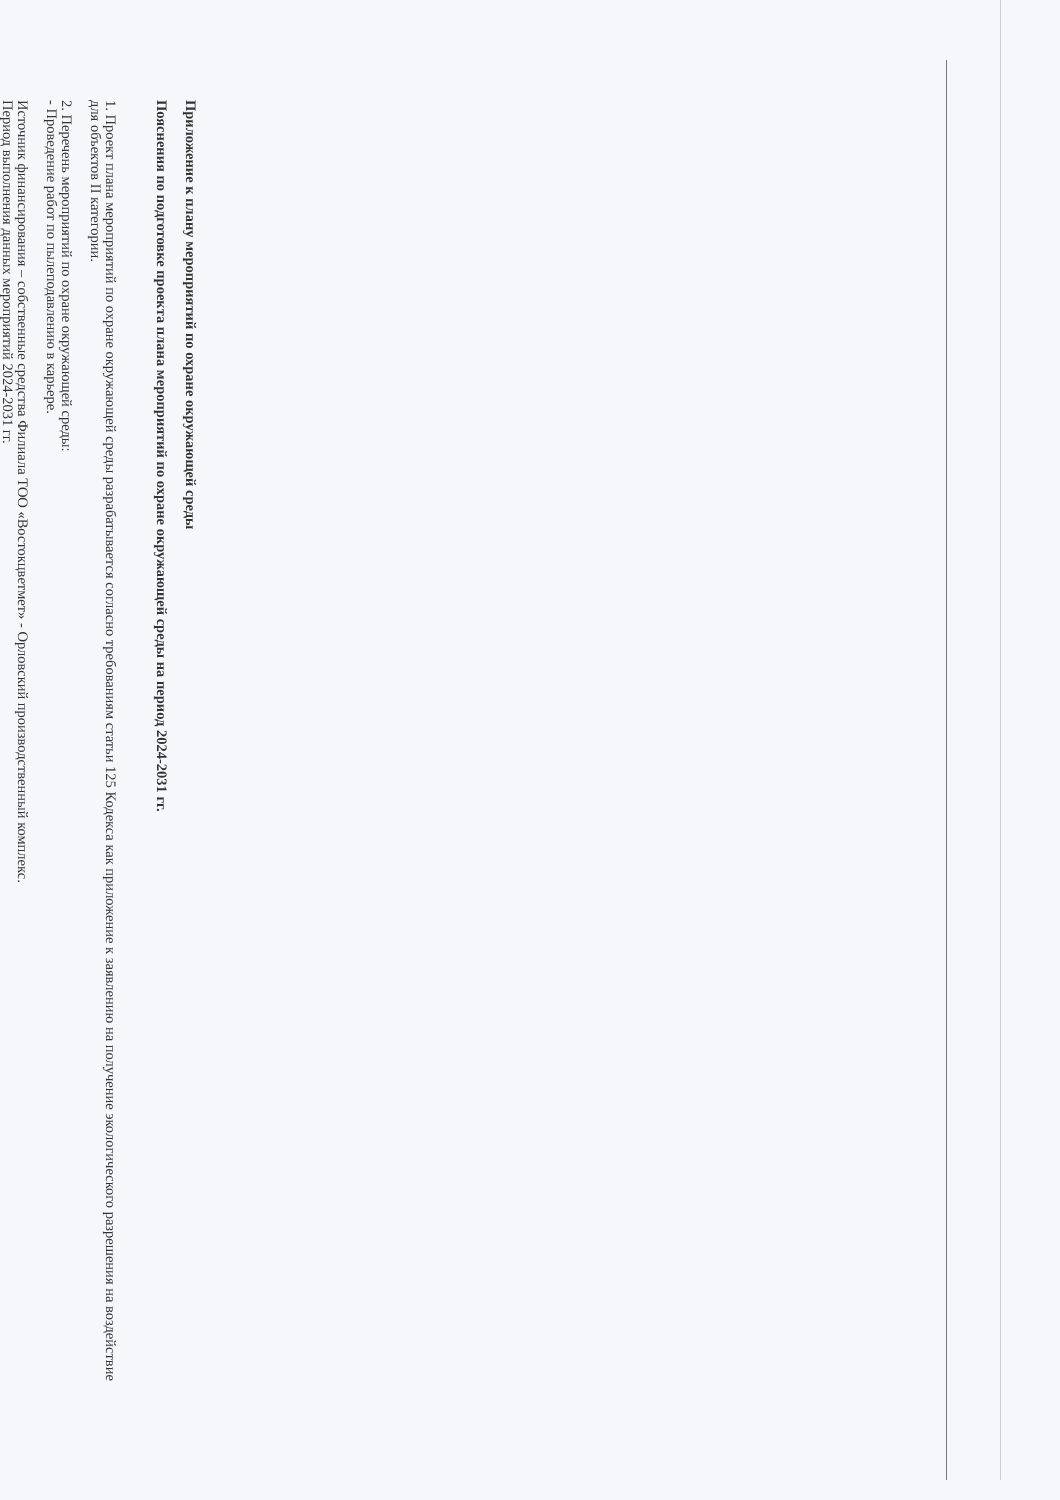Приложение к плану мероприятий по охране окружающей среды
Пояснения по подготовке проекта плана мероприятий по охране окружающей среды на период 2024-2031 гг.
1. Проект плана мероприятий по охране окружающей среды разрабатывается согласно требованиям статьи 125 Кодекса как приложение к заявлению на получение экологического разрешения на воздействие для объектов II категории.
2. Перечень мероприятий по охране окружающей среды:
- Проведение работ по пылеподавлению в карьере.
Источник финансирования – собственные средства Филиала ТОО «Востокцветмет» - Орловский производственный комплекс.
Период выполнения данных мероприятий 2024-2031 гг.